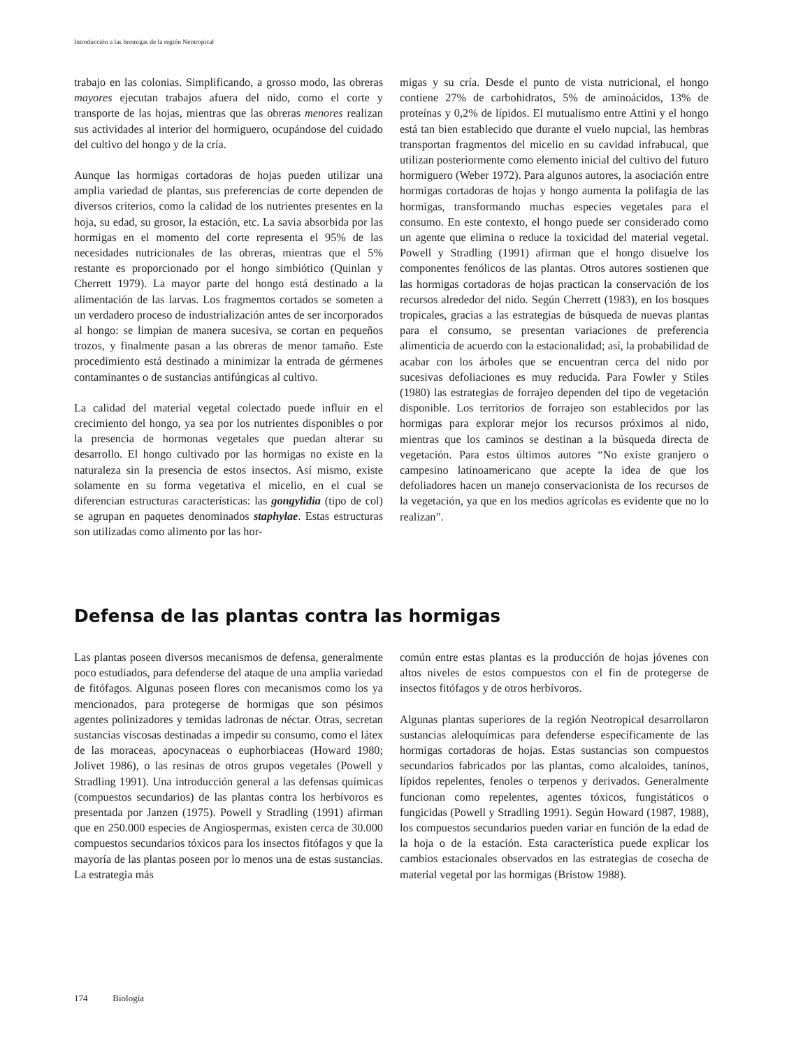Introducción a las hormigas de la región Neotropical
trabajo en las colonias. Simplificando, a grosso modo, las obreras mayores ejecutan trabajos afuera del nido, como el corte y transporte de las hojas, mientras que las obreras menores realizan sus actividades al interior del hormiguero, ocupándose del cuidado del cultivo del hongo y de la cría.
Aunque las hormigas cortadoras de hojas pueden utilizar una amplia variedad de plantas, sus preferencias de corte dependen de diversos criterios, como la calidad de los nutrientes presentes en la hoja, su edad, su grosor, la estación, etc. La savia absorbida por las hormigas en el momento del corte representa el 95% de las necesidades nutricionales de las obreras, mientras que el 5% restante es proporcionado por el hongo simbiótico (Quinlan y Cherrett 1979). La mayor parte del hongo está destinado a la alimentación de las larvas. Los fragmentos cortados se someten a un verdadero proceso de industrialización antes de ser incorporados al hongo: se limpian de manera sucesiva, se cortan en pequeños trozos, y finalmente pasan a las obreras de menor tamaño. Este procedimiento está destinado a minimizar la entrada de gérmenes contaminantes o de sustancias antifúngicas al cultivo.
La calidad del material vegetal colectado puede influir en el crecimiento del hongo, ya sea por los nutrientes disponibles o por la presencia de hormonas vegetales que puedan alterar su desarrollo. El hongo cultivado por las hormigas no existe en la naturaleza sin la presencia de estos insectos. Así mismo, existe solamente en su forma vegetativa el micelio, en el cual se diferencian estructuras características: las gongylidia (tipo de col) se agrupan en paquetes denominados staphylae. Estas estructuras son utilizadas como alimento por las hor-
migas y su cría. Desde el punto de vista nutricional, el hongo contiene 27% de carbohidratos, 5% de aminoácidos, 13% de proteínas y 0,2% de lípidos. El mutualismo entre Attini y el hongo está tan bien establecido que durante el vuelo nupcial, las hembras transportan fragmentos del micelio en su cavidad infrabucal, que utilizan posteriormente como elemento inicial del cultivo del futuro hormiguero (Weber 1972). Para algunos autores, la asociación entre hormigas cortadoras de hojas y hongo aumenta la polifagia de las hormigas, transformando muchas especies vegetales para el consumo. En este contexto, el hongo puede ser considerado como un agente que elimina o reduce la toxicidad del material vegetal. Powell y Stradling (1991) afirman que el hongo disuelve los componentes fenólicos de las plantas. Otros autores sostienen que las hormigas cortadoras de hojas practican la conservación de los recursos alrededor del nido. Según Cherrett (1983), en los bosques tropicales, gracias a las estrategias de búsqueda de nuevas plantas para el consumo, se presentan variaciones de preferencia alimenticia de acuerdo con la estacionalidad; así, la probabilidad de acabar con los árboles que se encuentran cerca del nido por sucesivas defoliaciones es muy reducida. Para Fowler y Stiles (1980) las estrategias de forrajeo dependen del tipo de vegetación disponible. Los territorios de forrajeo son establecidos por las hormigas para explorar mejor los recursos próximos al nido, mientras que los caminos se destinan a la búsqueda directa de vegetación. Para estos últimos autores “No existe granjero o campesino latinoamericano que acepte la idea de que los defoliadores hacen un manejo conservacionista de los recursos de la vegetación, ya que en los medios agrícolas es evidente que no lo realizan”.
Defensa de las plantas contra las hormigas
Las plantas poseen diversos mecanismos de defensa, generalmente poco estudiados, para defenderse del ataque de una amplia variedad de fitófagos. Algunas poseen flores con mecanismos como los ya mencionados, para protegerse de hormigas que son pésimos agentes polinizadores y temidas ladronas de néctar. Otras, secretan sustancias viscosas destinadas a impedir su consumo, como el látex de las moraceas, apocynaceas o euphorbiaceas (Howard 1980; Jolivet 1986), o las resinas de otros grupos vegetales (Powell y Stradling 1991). Una introducción general a las defensas químicas (compuestos secundarios) de las plantas contra los herbívoros es presentada por Janzen (1975). Powell y Stradling (1991) afirman que en 250.000 especies de Angiospermas, existen cerca de 30.000 compuestos secundarios tóxicos para los insectos fitófagos y que la mayoría de las plantas poseen por lo menos una de estas sustancias. La estrategia más
común entre estas plantas es la producción de hojas jóvenes con altos niveles de estos compuestos con el fin de protegerse de insectos fitófagos y de otros herbívoros.
Algunas plantas superiores de la región Neotropical desarrollaron sustancias aleloquímicas para defenderse específicamente de las hormigas cortadoras de hojas. Estas sustancias son compuestos secundarios fabricados por las plantas, como alcaloides, taninos, lípidos repelentes, fenoles o terpenos y derivados. Generalmente funcionan como repelentes, agentes tóxicos, fungistáticos o fungicidas (Powell y Stradling 1991). Según Howard (1987, 1988), los compuestos secundarios pueden variar en función de la edad de la hoja o de la estación. Esta característica puede explicar los cambios estacionales observados en las estrategias de cosecha de material vegetal por las hormigas (Bristow 1988).
174 Biología